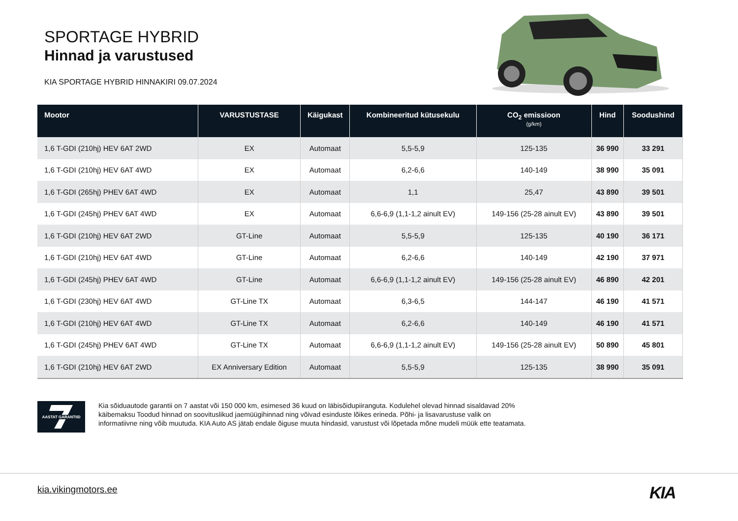SPORTAGE HYBRID
Hinnad ja varustused
KIA SPORTAGE HYBRID HINNAKIRI 09.07.2024
| Mootor | VARUSTUSTASE | Käigukast | Kombineeritud kütusekulu | CO<sub>2</sub> emissioon (g/km) | Hind | Soodushind |
| --- | --- | --- | --- | --- | --- | --- |
| 1,6 T-GDI (210hj) HEV 6AT 2WD | EX | Automaat | 5,5-5,9 | 125-135 | 36 990 | 33 291 |
| 1,6 T-GDI (210hj) HEV 6AT 4WD | EX | Automaat | 6,2-6,6 | 140-149 | 38 990 | 35 091 |
| 1,6 T-GDI (265hj) PHEV 6AT 4WD | EX | Automaat | 1,1 | 25,47 | 43 890 | 39 501 |
| 1,6 T-GDI (245hj) PHEV 6AT 4WD | EX | Automaat | 6,6-6,9 (1,1-1,2 ainult EV) | 149-156 (25-28 ainult EV) | 43 890 | 39 501 |
| 1,6 T-GDI (210hj) HEV 6AT 2WD | GT-Line | Automaat | 5,5-5,9 | 125-135 | 40 190 | 36 171 |
| 1,6 T-GDI (210hj) HEV 6AT 4WD | GT-Line | Automaat | 6,2-6,6 | 140-149 | 42 190 | 37 971 |
| 1,6 T-GDI (245hj) PHEV 6AT 4WD | GT-Line | Automaat | 6,6-6,9 (1,1-1,2 ainult EV) | 149-156 (25-28 ainult EV) | 46 890 | 42 201 |
| 1,6 T-GDI (230hj) HEV 6AT 4WD | GT-Line TX | Automaat | 6,3-6,5 | 144-147 | 46 190 | 41 571 |
| 1,6 T-GDI (210hj) HEV 6AT 4WD | GT-Line TX | Automaat | 6,2-6,6 | 140-149 | 46 190 | 41 571 |
| 1,6 T-GDI (245hj) PHEV 6AT 4WD | GT-Line TX | Automaat | 6,6-6,9 (1,1-1,2 ainult EV) | 149-156 (25-28 ainult EV) | 50 890 | 45 801 |
| 1,6 T-GDI (210hj) HEV 6AT 2WD | EX Anniversary Edition | Automaat | 5,5-5,9 | 125-135 | 38 990 | 35 091 |
AASTAT GARANTIID
Kia sõiduautode garantii on 7 aastat või 150 000 km, esimesed 36 kuud on läbisõidupiiranguta. Kodulehel olevad hinnad sisaldavad 20% käibemaksu Toodud hinnad on soovituslikud jaemüügihinnad ning võivad esinduste lõikes erineda. Põhi- ja lisavarustuse valik on informatiivne ning võib muutuda. KIA Auto AS jätab endale õiguse muuta hindasid, varustust või lõpetada mõne mudeli müük ette teatamata.
kia.vikingmotors.ee KIA